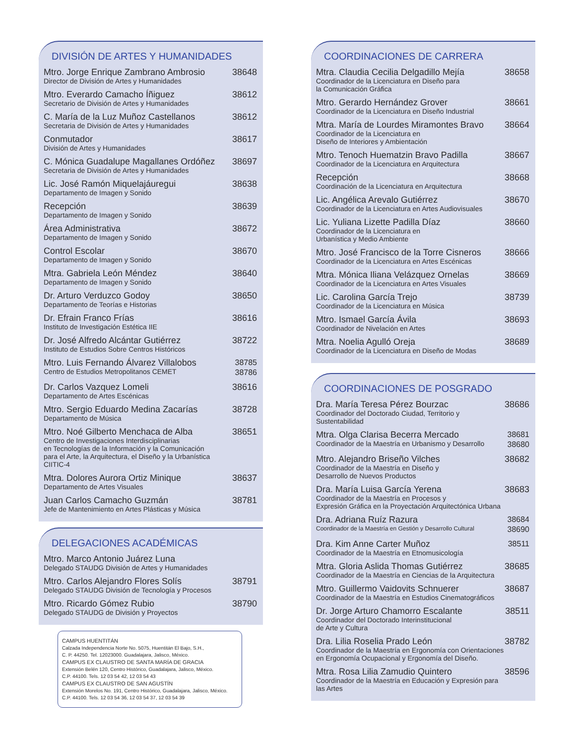DIVISIÓN DE ARTES Y HUMANIDADES
Mtro. Jorge Enrique Zambrano Ambrosio
Director de División de Artes y Humanidades
38648
Mtro. Everardo Camacho Íñiguez
Secretario de División de Artes y Humanidades
38612
C. María de la Luz Muñoz Castellanos
Secretaria de División de Artes y Humanidades
38612
Conmutador
División de Artes y Humanidades
38617
C. Mónica Guadalupe Magallanes Ordóñez
Secretaria de División de Artes y Humanidades
38697
Lic. José Ramón Miquelajáuregui
Departamento de Imagen y Sonido
38638
Recepción
Departamento de Imagen y Sonido
38639
Área Administrativa
Departamento de Imagen y Sonido
38672
Control Escolar
Departamento de Imagen y Sonido
38670
Mtra. Gabriela León Méndez
Departamento de Imagen y Sonido
38640
Dr. Arturo Verduzco Godoy
Departamento de Teorías e Historias
38650
Dr. Efrain Franco Frías
Instituto de Investigación Estética IIE
38616
Dr. José Alfredo Alcántar Gutiérrez
Instituto de Estudios Sobre Centros Históricos
38722
Mtro. Luis Fernando Álvarez Villalobos
Centro de Estudios Metropolitanos CEMET
38785
38786
Dr. Carlos Vazquez Lomeli
Departamento de Artes Escénicas
38616
Mtro. Sergio Eduardo Medina Zacarías
Departamento de Música
38728
Mtro. Noé Gilberto Menchaca de Alba
Centro de Investigaciones Interdisciplinarias
en Tecnologías de la Información y la Comunicación
para el Arte, la Arquitectura, el Diseño y la Urbanística CIITIC-4
38651
Mtra. Dolores Aurora Ortiz Minique
Departamento de Artes Visuales
38637
Juan Carlos Camacho Guzmán
Jefe de Mantenimiento en Artes Plásticas y Música
38781
DELEGACIONES ACADÉMICAS
Mtro. Marco Antonio Juárez Luna
Delegado STAUDG División de Artes y Humanidades
Mtro. Carlos Alejandro Flores Solís
Delegado STAUDG División de Tecnología y Procesos
38791
Mtro. Ricardo Gómez Rubio
Delegado STAUDG de División y Proyectos
38790
CAMPUS HUENTITÁN
Calzada Independencia Norte No. 5075, Huentitán El Bajo, S.H.,
C. P. 44250. Tel. 12023000. Guadalajara, Jalisco, México.
CAMPUS EX CLAUSTRO DE SANTA MARÍA DE GRACIA
Extensión Belén 120, Centro Histórico, Guadalajara, Jalisco, México.
C.P. 44100. Tels. 12 03 54 42, 12 03 54 43
CAMPUS EX CLAUSTRO DE SAN AGUSTÍN
Extensión Morelos No. 191, Centro Histórico, Guadalajara, Jalisco, México.
C.P. 44100. Tels. 12 03 54 36, 12 03 54 37, 12 03 54 39
COORDINACIONES DE CARRERA
Mtra. Claudia Cecilia Delgadillo Mejía
Coordinador de la Licenciatura en Diseño para
la Comunicación Gráfica
38658
Mtro. Gerardo Hernández Grover
Coordinador de la Licenciatura en Diseño Industrial
38661
Mtra. María de Lourdes Miramontes Bravo
Coordinador de la Licenciatura en
Diseño de Interiores y Ambientación
38664
Mtro. Tenoch Huematzin Bravo Padilla
Coordinador de la Licenciatura en Arquitectura
38667
Recepción
Coordinación de la Licenciatura en Arquitectura
38668
Lic. Angélica Arevalo Gutiérrez
Coordinador de la Licenciatura en Artes Audiovisuales
38670
Lic. Yuliana Lizette Padilla Díaz
Coordinador de la Licenciatura en
Urbanística y Medio Ambiente
38660
Mtro. José Francisco de la Torre Cisneros
Coordinador de la Licenciatura en Artes Escénicas
38666
Mtra. Mónica Iliana Velázquez Ornelas
Coordinador de la Licenciatura en Artes Visuales
38669
Lic. Carolina García Trejo
Coordinador de la Licenciatura en Música
38739
Mtro. Ismael García Ávila
Coordinador de Nivelación en Artes
38693
Mtra. Noelia Agulló Oreja
Coordinador de la Licenciatura en Diseño de Modas
38689
COORDINACIONES DE POSGRADO
Dra. María Teresa Pérez Bourzac
Coordinador del Doctorado Ciudad, Territorio y Sustentabilidad
38686
Mtra. Olga Clarisa Becerra Mercado
Coordinador de la Maestría en Urbanismo y Desarrollo
38681
38680
Mtro. Alejandro Briseño Vilches
Coordinador de la Maestría en Diseño y
Desarrollo de Nuevos Productos
38682
Dra. María Luisa García Yerena
Coordinador de la Maestría en Procesos y
Expresión Gráfica en la Proyectación Arquitectónica Urbana
38683
Dra. Adriana Ruíz Razura
Coordinador de la Maestría en Gestión y Desarrollo Cultural
38684
38690
Dra. Kim Anne Carter Muñoz
Coordinador de la Maestría en Etnomusicología
38511
Mtra. Gloria Aslida Thomas Gutiérrez
Coordinador de la Maestría en Ciencias de la Arquitectura
38685
Mtro. Guillermo Vaidovits Schnuerer
Coordinador de la Maestría en Estudios Cinematográficos
38687
Dr. Jorge Arturo Chamorro Escalante
Coordinador del Doctorado Interinstitucional
de Arte y Cultura
38511
Dra. Lilia Roselia Prado León
Coordinador de la Maestría en Ergonomía con Orientaciones
en Ergonomía Ocupacional y Ergonomía del Diseño.
38782
Mtra. Rosa Lilia Zamudio Quintero
Coordinador de la Maestría en Educación y Expresión para las Artes
38596